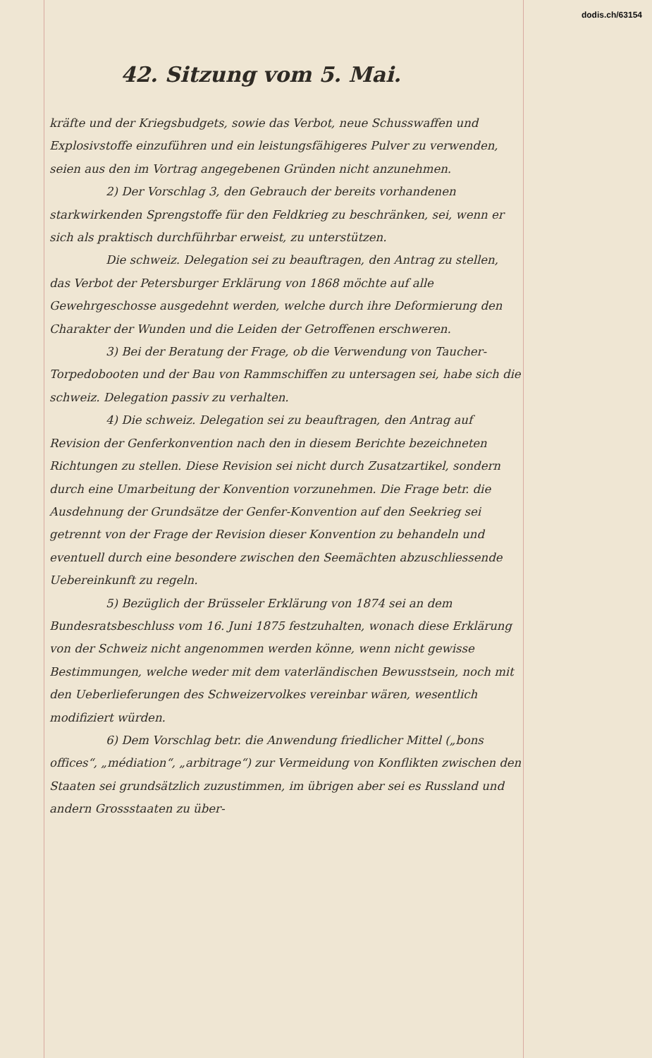dodis.ch/63154
42. Sitzung vom 5. Mai.
kräfte und der Kriegsbudgets, sowie das Verbot, neue Schusswaffen und Explosivstoffe einzuführen und ein leistungsfähigeres Pulver zu verwenden, seien aus den im Vortrag angegebenen Gründen nicht anzunehmen.
2) Der Vorschlag 3, den Gebrauch der bereits vorhandenen starkwirkenden Sprengstoffe für den Feldkrieg zu beschränken, sei, wenn er sich als praktisch durchführbar erweist, zu unterstützen.
Die schweiz. Delegation sei zu beauftragen, den Antrag zu stellen, das Verbot der Petersburger Erklärung von 1868 möchte auf alle Gewehrgeschosse ausgedehnt werden, welche durch ihre Deformierung den Charakter der Wunden und die Leiden der Getroffenen erschweren.
3) Bei der Beratung der Frage, ob die Verwendung von Taucher-Torpedobooten und der Bau von Rammschiffen zu untersagen sei, habe sich die schweiz. Delegation passiv zu verhalten.
4) Die schweiz. Delegation sei zu beauftragen, den Antrag auf Revision der Genferkonvention nach den in diesem Berichte bezeichneten Richtungen zu stellen. Diese Revision sei nicht durch Zusatzartikel, sondern durch eine Umarbeitung der Konvention vorzunehmen. Die Frage betr. die Ausdehnung der Grundsätze der Genfer-Konvention auf den Seekrieg sei getrennt von der Frage der Revision dieser Konvention zu behandeln und eventuell durch eine besondere zwischen den Seemächten abzuschliessende Uebereinkunft zu regeln.
5) Bezüglich der Brüsseler Erklärung von 1874 sei an dem Bundesratsbeschluss vom 16. Juni 1875 festzuhalten, wonach diese Erklärung von der Schweiz nicht angenommen werden könne, wenn nicht gewisse Bestimmungen, welche weder mit dem vaterländischen Bewusstsein, noch mit den Ueberlieferungen des Schweizervolkes vereinbar wären, wesentlich modifiziert würden.
6) Dem Vorschlag betr. die Anwendung friedlicher Mittel („bons offices“, „médiation“, „arbitrage“) zur Vermeidung von Konflikten zwischen den Staaten sei grundsätzlich zuzustimmen, im übrigen aber sei es Russland und andern Grossstaaten zu über-